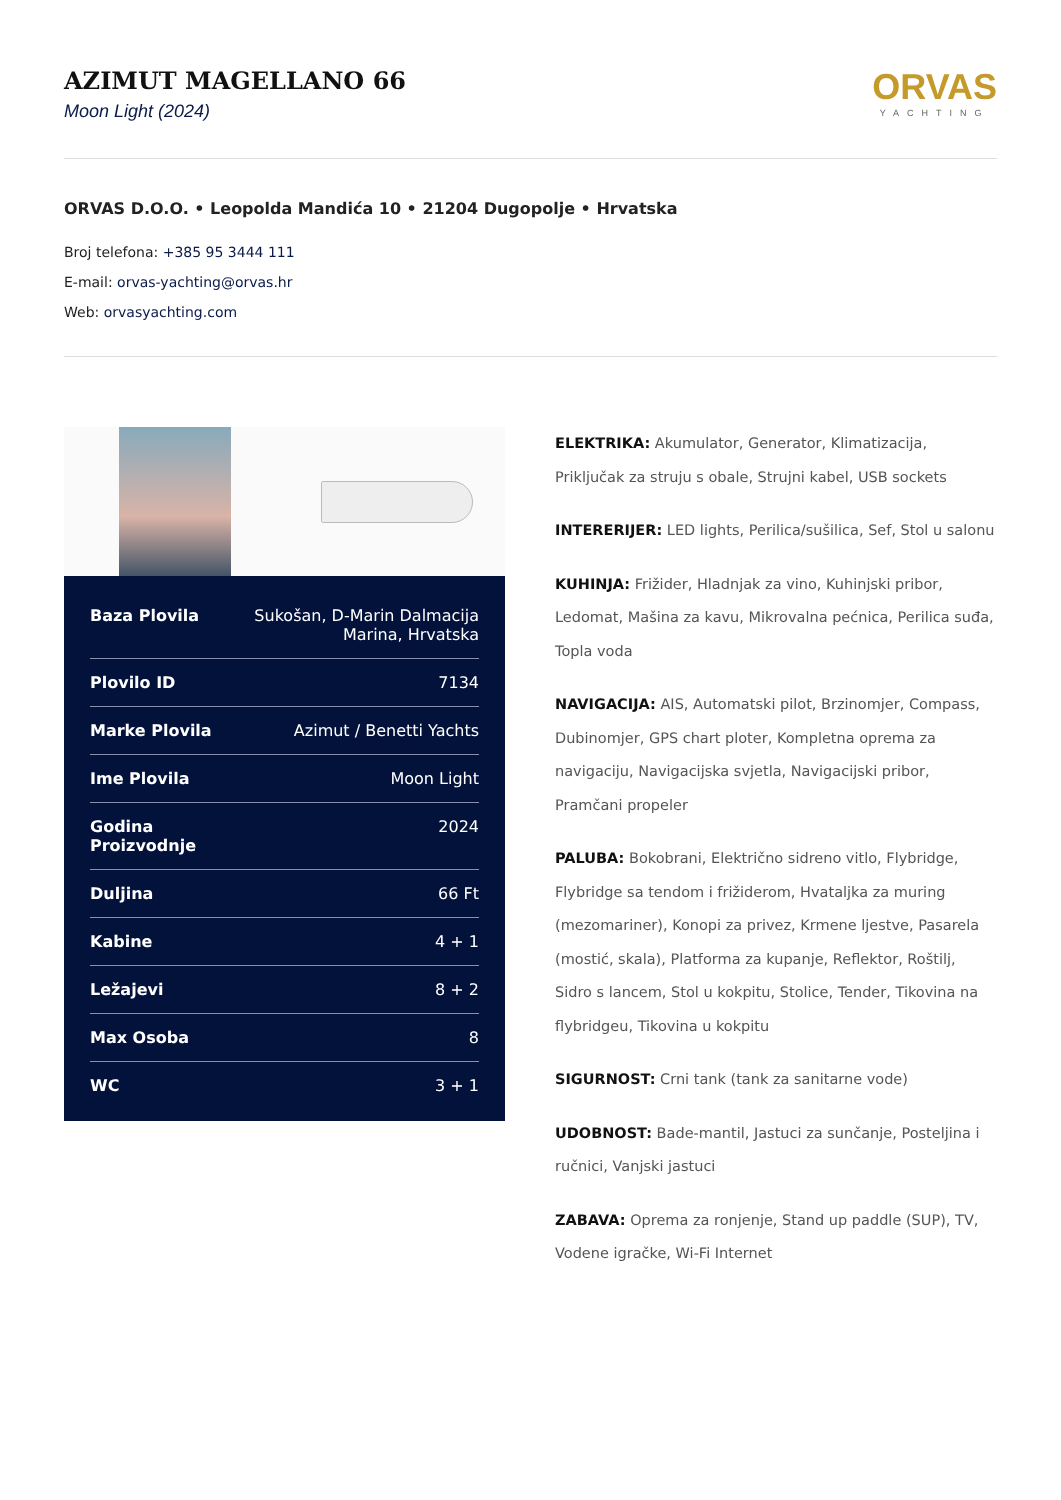AZIMUT MAGELLANO 66
Moon Light (2024)
ORVAS
YACHTING
ORVAS D.O.O. • Leopolda Mandića 10 • 21204 Dugopolje • Hrvatska
Broj telefona: +385 95 3444 111
E-mail: orvas-yachting@orvas.hr
Web: orvasyachting.com
| Baza Plovila | Sukošan, D-Marin Dalmacija Marina, Hrvatska |
| Plovilo ID | 7134 |
| Marke Plovila | Azimut / Benetti Yachts |
| Ime Plovila | Moon Light |
| Godina Proizvodnje | 2024 |
| Duljina | 66 Ft |
| Kabine | 4 + 1 |
| Ležajevi | 8 + 2 |
| Max Osoba | 8 |
| WC | 3 + 1 |
ELEKTRIKA: Akumulator, Generator, Klimatizacija, Priključak za struju s obale, Strujni kabel, USB sockets
INTERERIJER: LED lights, Perilica/sušilica, Sef, Stol u salonu
KUHINJA: Frižider, Hladnjak za vino, Kuhinjski pribor, Ledomat, Mašina za kavu, Mikrovalna pećnica, Perilica suđa, Topla voda
NAVIGACIJA: AIS, Automatski pilot, Brzinomjer, Compass, Dubinomjer, GPS chart ploter, Kompletna oprema za navigaciju, Navigacijska svjetla, Navigacijski pribor, Pramčani propeler
PALUBA: Bokobrani, Električno sidreno vitlo, Flybridge, Flybridge sa tendom i frižiderom, Hvataljka za muring (mezomariner), Konopi za privez, Krmene ljestve, Pasarela (mostić, skala), Platforma za kupanje, Reflektor, Roštilj, Sidro s lancem, Stol u kokpitu, Stolice, Tender, Tikovina na flybridgeu, Tikovina u kokpitu
SIGURNOST: Crni tank (tank za sanitarne vode)
UDOBNOST: Bade-mantil, Jastuci za sunčanje, Posteljina i ručnici, Vanjski jastuci
ZABAVA: Oprema za ronjenje, Stand up paddle (SUP), TV, Vodene igračke, Wi-Fi Internet